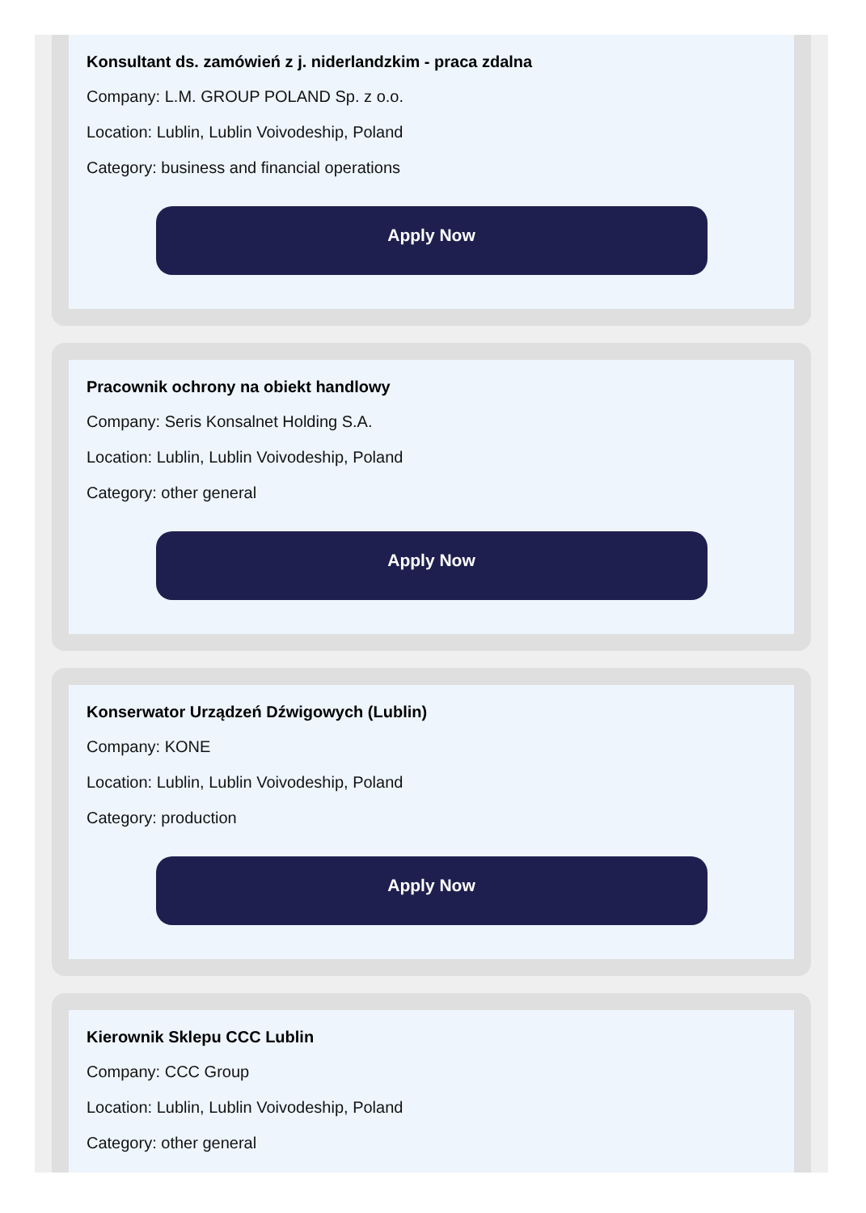Konsultant ds. zamówień z j. niderlandzkim - praca zdalna
Company: L.M. GROUP POLAND Sp. z o.o.
Location: Lublin, Lublin Voivodeship, Poland
Category: business and financial operations
Apply Now
Pracownik ochrony na obiekt handlowy
Company: Seris Konsalnet Holding S.A.
Location: Lublin, Lublin Voivodeship, Poland
Category: other general
Apply Now
Konserwator Urządzeń Dźwigowych (Lublin)
Company: KONE
Location: Lublin, Lublin Voivodeship, Poland
Category: production
Apply Now
Kierownik Sklepu CCC Lublin
Company: CCC Group
Location: Lublin, Lublin Voivodeship, Poland
Category: other general